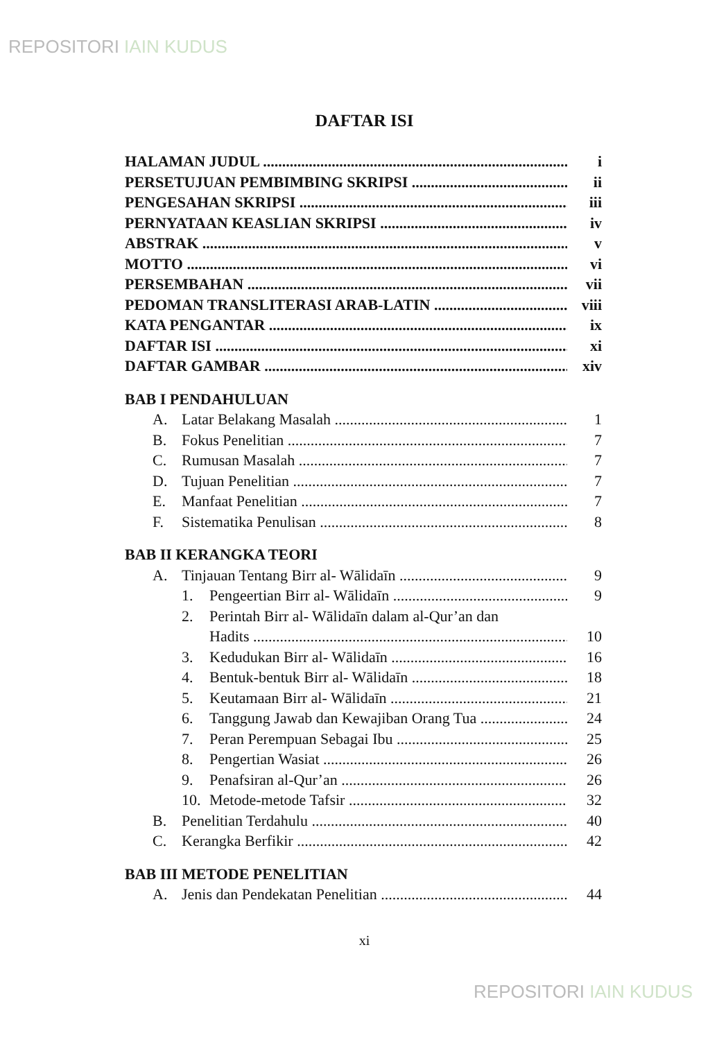REPOSITORI IAIN KUDUS
DAFTAR ISI
HALAMAN JUDUL i
PERSETUJUAN PEMBIMBING SKRIPSI ii
PENGESAHAN SKRIPSI iii
PERNYATAAN KEASLIAN SKRIPSI iv
ABSTRAK v
MOTTO vi
PERSEMBAHAN vii
PEDOMAN TRANSLITERASI ARAB-LATIN viii
KATA PENGANTAR ix
DAFTAR ISI xi
DAFTAR GAMBAR xiv
BAB I PENDAHULUAN
A. Latar Belakang Masalah 1
B. Fokus Penelitian 7
C. Rumusan Masalah 7
D. Tujuan Penelitian 7
E. Manfaat Penelitian 7
F. Sistematika Penulisan 8
BAB II KERANGKA TEORI
A. Tinjauan Tentang Birr al- Wālidaīn 9
1. Pengeertian Birr al- Wālidaīn 9
2. Perintah Birr al- Wālidaīn dalam al-Qur’an dan
Hadits 10
3. Kedudukan Birr al- Wālidaīn 16
4. Bentuk-bentuk Birr al- Wālidaīn 18
5. Keutamaan Birr al- Wālidaīn 21
6. Tanggung Jawab dan Kewajiban Orang Tua 24
7. Peran Perempuan Sebagai Ibu 25
8. Pengertian Wasiat 26
9. Penafsiran al-Qur’an 26
10. Metode-metode Tafsir 32
B. Penelitian Terdahulu 40
C. Kerangka Berfikir 42
BAB III METODE PENELITIAN
A. Jenis dan Pendekatan Penelitian 44
xi
REPOSITORI IAIN KUDUS